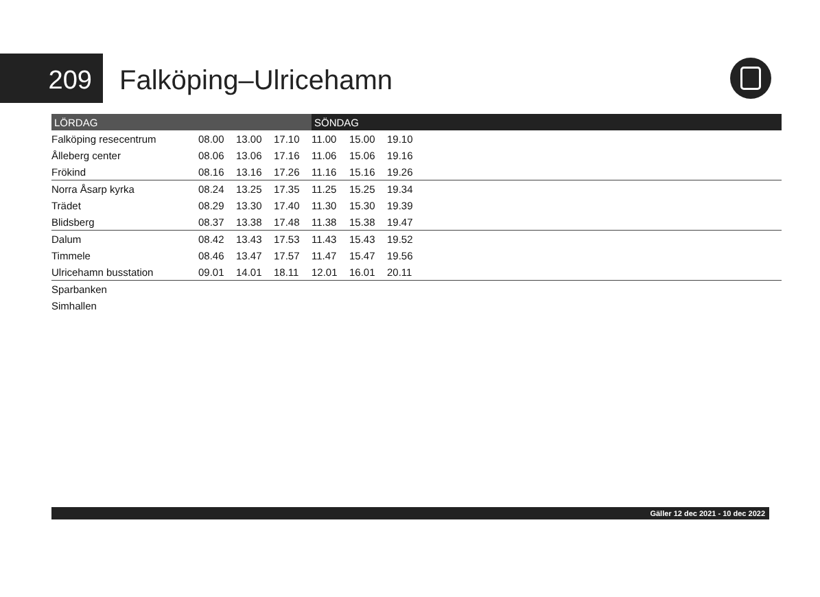209 Falköping–Ulricehamn
| LÖRDAG | | | | SÖNDAG | | | |
| --- | --- | --- | --- | --- | --- | --- | --- |
| Falköping resecentrum | 08.00 | 13.00 | 17.10 | 11.00 | 15.00 | 19.10 | |
| Ålleberg center | 08.06 | 13.06 | 17.16 | 11.06 | 15.06 | 19.16 | |
| Frökind | 08.16 | 13.16 | 17.26 | 11.16 | 15.16 | 19.26 | |
| Norra Åsarp kyrka | 08.24 | 13.25 | 17.35 | 11.25 | 15.25 | 19.34 | |
| Trädet | 08.29 | 13.30 | 17.40 | 11.30 | 15.30 | 19.39 | |
| Blidsberg | 08.37 | 13.38 | 17.48 | 11.38 | 15.38 | 19.47 | |
| Dalum | 08.42 | 13.43 | 17.53 | 11.43 | 15.43 | 19.52 | |
| Timmele | 08.46 | 13.47 | 17.57 | 11.47 | 15.47 | 19.56 | |
| Ulricehamn busstation | 09.01 | 14.01 | 18.11 | 12.01 | 16.01 | 20.11 | |
| Sparbanken | | | | | | | |
| Simhallen | | | | | | | |
Gäller 12 dec 2021 - 10 dec 2022